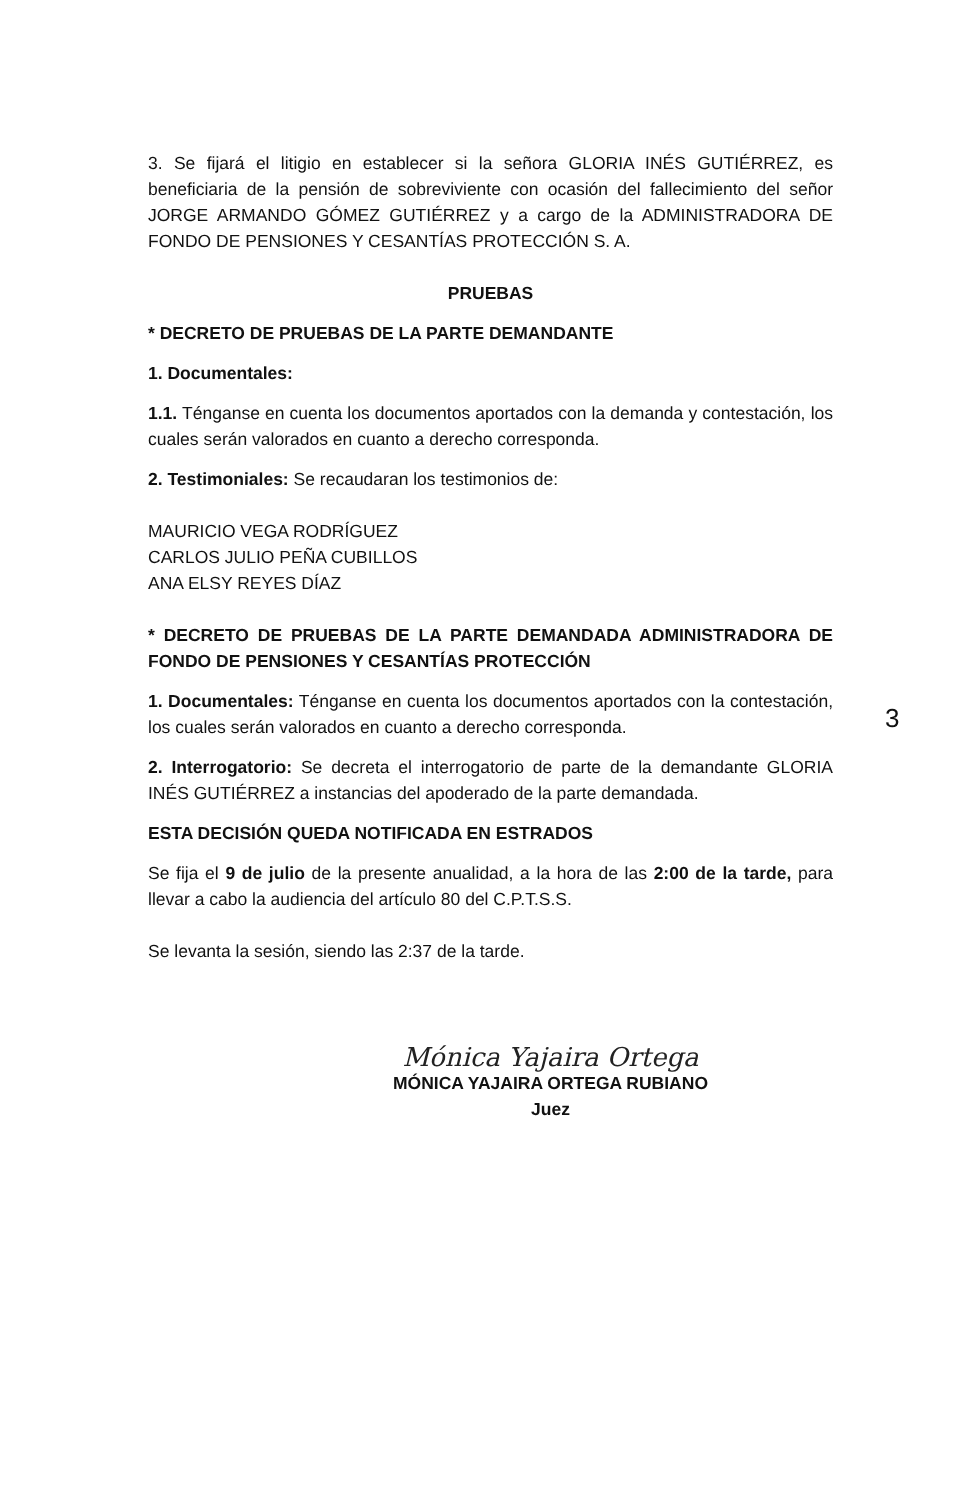3. Se fijará el litigio en establecer si la señora GLORIA INÉS GUTIÉRREZ, es beneficiaria de la pensión de sobreviviente con ocasión del fallecimiento del señor JORGE ARMANDO GÓMEZ GUTIÉRREZ y a cargo de la ADMINISTRADORA DE FONDO DE PENSIONES Y CESANTÍAS PROTECCIÓN S. A.
PRUEBAS
* DECRETO DE PRUEBAS DE LA PARTE DEMANDANTE
1. Documentales:
1.1. Ténganse en cuenta los documentos aportados con la demanda y contestación, los cuales serán valorados en cuanto a derecho corresponda.
2. Testimoniales: Se recaudaran los testimonios de:
MAURICIO VEGA RODRÍGUEZ
CARLOS JULIO PEÑA CUBILLOS
ANA ELSY REYES DÍAZ
* DECRETO DE PRUEBAS DE LA PARTE DEMANDADA ADMINISTRADORA DE FONDO DE PENSIONES Y CESANTÍAS PROTECCIÓN
1. Documentales: Ténganse en cuenta los documentos aportados con la contestación, los cuales serán valorados en cuanto a derecho corresponda.
2. Interrogatorio: Se decreta el interrogatorio de parte de la demandante GLORIA INÉS GUTIÉRREZ a instancias del apoderado de la parte demandada.
ESTA DECISIÓN QUEDA NOTIFICADA EN ESTRADOS
Se fija el 9 de julio de la presente anualidad, a la hora de las 2:00 de la tarde, para llevar a cabo la audiencia del artículo 80 del C.P.T.S.S.
Se levanta la sesión, siendo las 2:37 de la tarde.
Mónica Yajaira Ortega
MÓNICA YAJAIRA ORTEGA RUBIANO
Juez
3